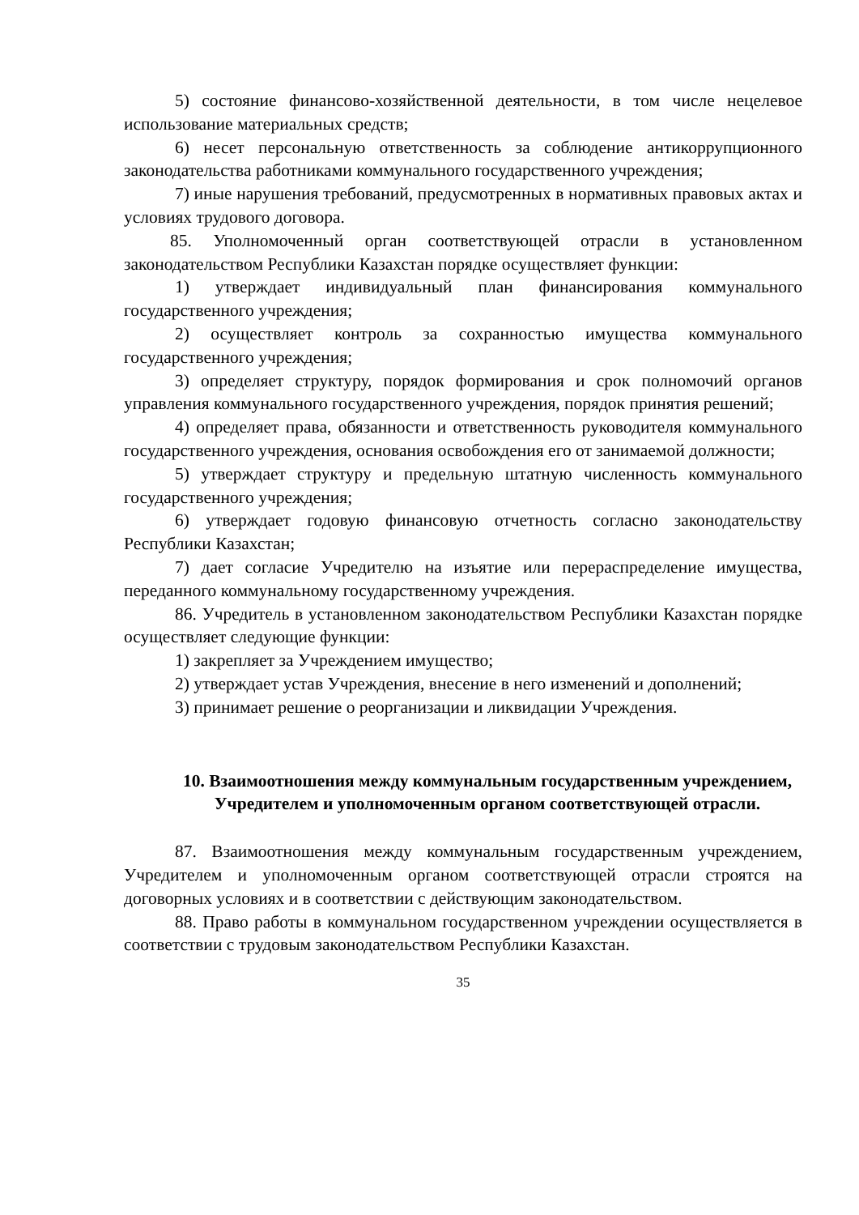5) состояние финансово-хозяйственной деятельности, в том числе нецелевое использование материальных средств;
6) несет персональную ответственность за соблюдение антикоррупционного законодательства работниками коммунального государственного учреждения;
7) иные нарушения требований, предусмотренных в нормативных правовых актах и условиях трудового договора.
85. Уполномоченный орган соответствующей отрасли в установленном законодательством Республики Казахстан порядке осуществляет функции:
1) утверждает индивидуальный план финансирования коммунального государственного учреждения;
2) осуществляет контроль за сохранностью имущества коммунального государственного учреждения;
3) определяет структуру, порядок формирования и срок полномочий органов управления коммунального государственного учреждения, порядок принятия решений;
4) определяет права, обязанности и ответственность руководителя коммунального государственного учреждения, основания освобождения его от занимаемой должности;
5) утверждает структуру и предельную штатную численность коммунального государственного учреждения;
6) утверждает годовую финансовую отчетность согласно законодательству Республики Казахстан;
7) дает согласие Учредителю на изъятие или перераспределение имущества, переданного коммунальному государственному учреждения.
86. Учредитель в установленном законодательством Республики Казахстан порядке осуществляет следующие функции:
1) закрепляет за Учреждением имущество;
2) утверждает устав Учреждения, внесение в него изменений и дополнений;
3) принимает решение о реорганизации и ликвидации Учреждения.
10. Взаимоотношения между коммунальным государственным учреждением, Учредителем и уполномоченным органом соответствующей отрасли.
87. Взаимоотношения между коммунальным государственным учреждением, Учредителем и уполномоченным органом соответствующей отрасли строятся на договорных условиях и в соответствии с действующим законодательством.
88. Право работы в коммунальном государственном учреждении осуществляется в соответствии с трудовым законодательством Республики Казахстан.
35